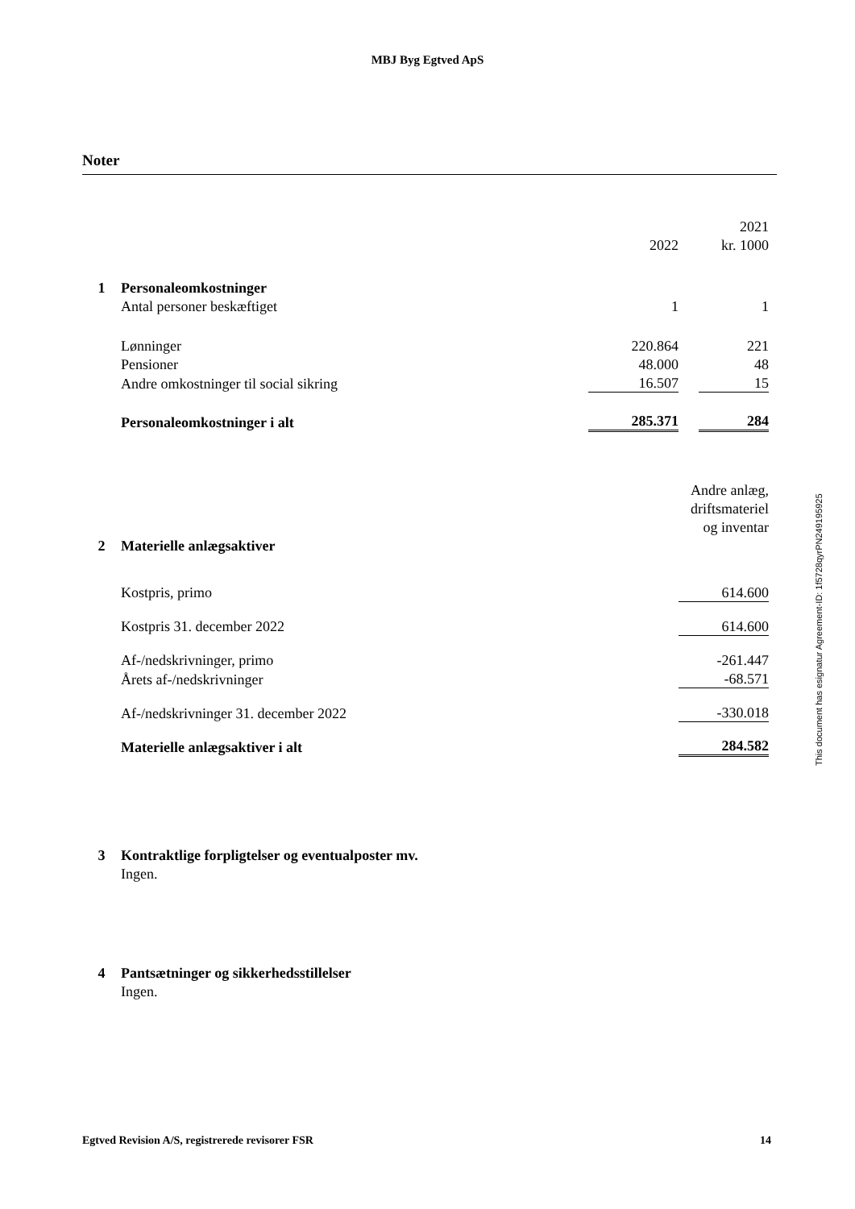MBJ Byg Egtved ApS
Noter
| | | | | 2021 |
| | | 2022 | | kr. 1000 |
| 1 | Personaleomkostninger | | | |
| | Antal personer beskæftiget | 1 | | 1 |
| | Lønninger | 220.864 | | 221 |
| | Pensioner | 48.000 | | 48 |
| | Andre omkostninger til social sikring | 16.507 | | 15 |
| | Personaleomkostninger i alt | 285.371 | | 284 |
| | | Andre anlæg, |
| | | driftsmateriel |
| | | og inventar |
| 2 | Materielle anlægsaktiver | |
| | Kostpris, primo | 614.600 |
| | Kostpris 31. december 2022 | 614.600 |
| | Af-/nedskrivninger, primo | -261.447 |
| | Årets af-/nedskrivninger | -68.571 |
| | Af-/nedskrivninger 31. december 2022 | -330.018 |
| | Materielle anlægsaktiver i alt | 284.582 |
| 3 | Kontraktlige forpligtelser og eventualposter mv. |
| | Ingen. |
| 4 | Pantsætninger og sikkerhedsstillelser |
| | Ingen. |
This document has esignatur Agreement-ID: 1f5728qyrPN249195925
Egtved Revision A/S, registrerede revisorer FSR 14